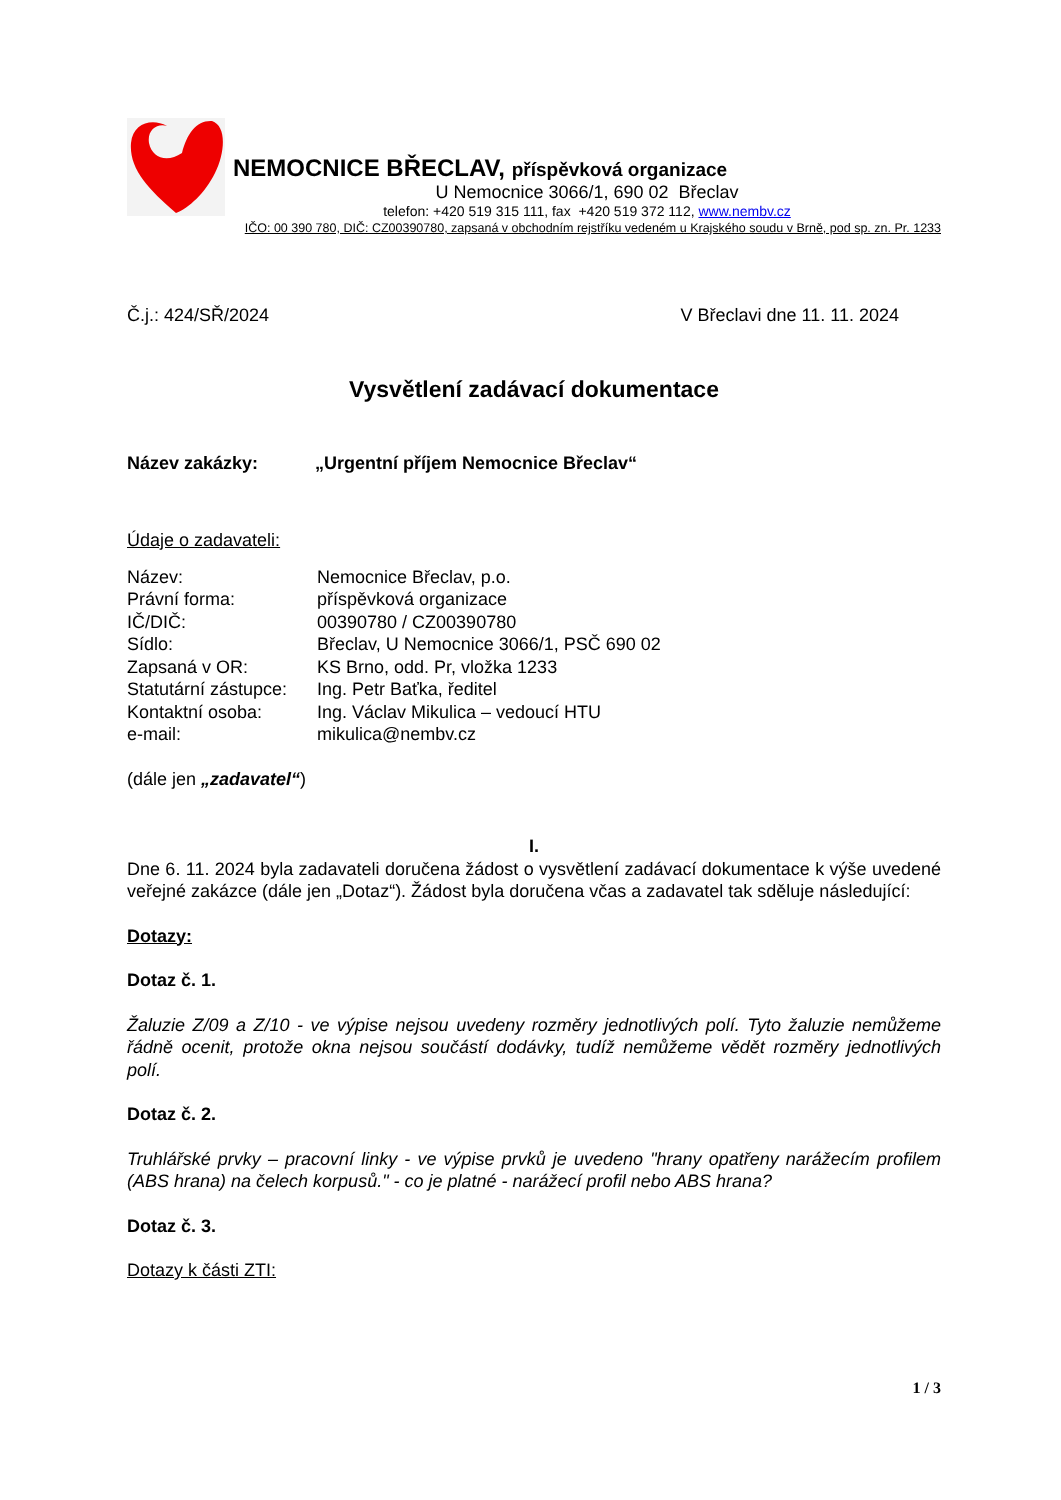NEMOCNICE BŘECLAV, příspěvková organizace
U Nemocnice 3066/1, 690 02 Břeclav
telefon: +420 519 315 111, fax +420 519 372 112, www.nembv.cz
IČO: 00 390 780, DIČ: CZ00390780, zapsaná v obchodním rejstříku vedeném u Krajského soudu v Brně, pod sp. zn. Pr. 1233
Č.j.: 424/SŘ/2024 V Břeclavi dne 11. 11. 2024
Vysvětlení zadávací dokumentace
Název zakázky: „Urgentní příjem Nemocnice Břeclav“
Údaje o zadavateli:
| Název: | Nemocnice Břeclav, p.o. |
| Právní forma: | příspěvková organizace |
| IČ/DIČ: | 00390780 / CZ00390780 |
| Sídlo: | Břeclav, U Nemocnice 3066/1, PSČ 690 02 |
| Zapsaná v OR: | KS Brno, odd. Pr, vložka 1233 |
| Statutární zástupce: | Ing. Petr Baťka, ředitel |
| Kontaktní osoba: | Ing. Václav Mikulica – vedoucí HTU |
| e-mail: | mikulica@nembv.cz |
(dále jen „zadavatel“)
I.
Dne 6. 11. 2024 byla zadavateli doručena žádost o vysvětlení zadávací dokumentace k výše uvedené veřejné zakázce (dále jen „Dotaz“). Žádost byla doručena včas a zadavatel tak sděluje následující:
Dotazy:
Dotaz č. 1.
Žaluzie Z/09 a Z/10 - ve výpise nejsou uvedeny rozměry jednotlivých polí. Tyto žaluzie nemůžeme řádně ocenit, protože okna nejsou součástí dodávky, tudíž nemůžeme vědět rozměry jednotlivých polí.
Dotaz č. 2.
Truhlářské prvky – pracovní linky - ve výpise prvků je uvedeno "hrany opatřeny narážecím profilem (ABS hrana) na čelech korpusů." - co je platné - narážecí profil nebo ABS hrana?
Dotaz č. 3.
Dotazy k části ZTI:
1 / 3